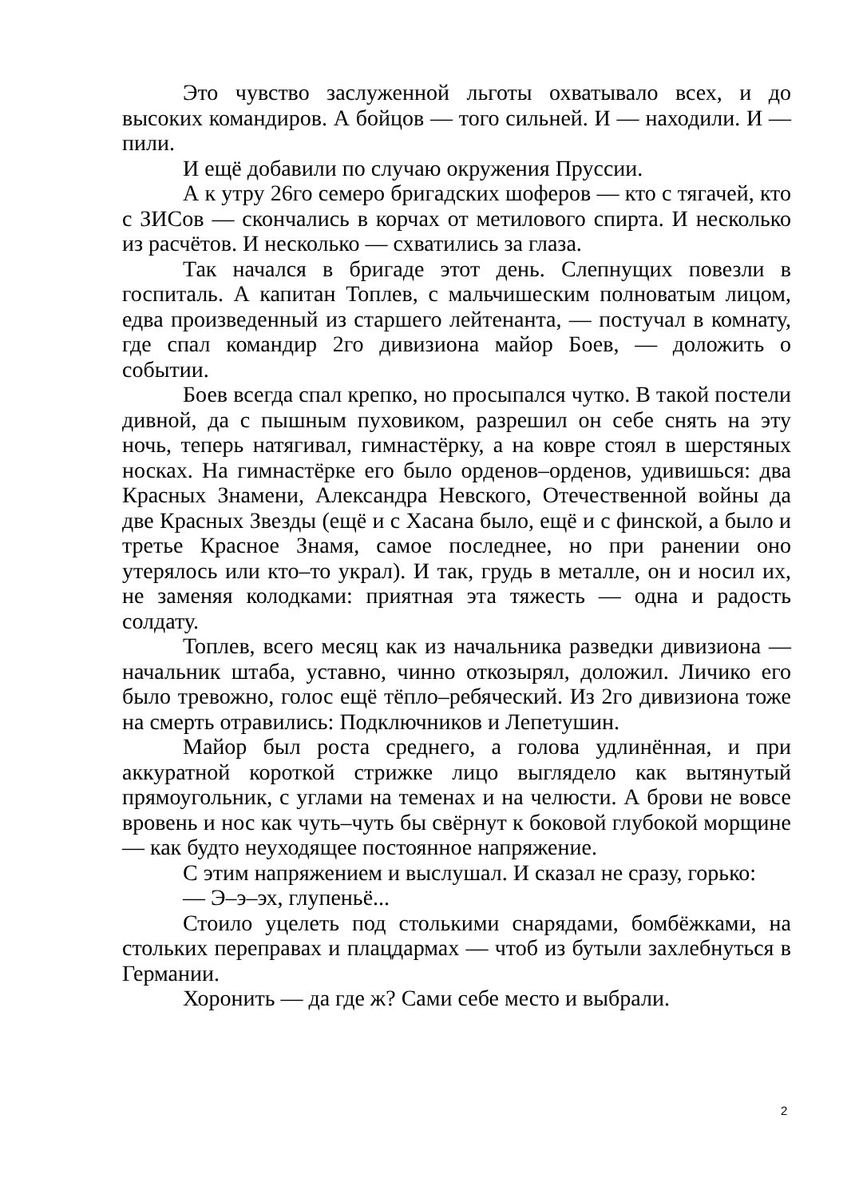Это чувство заслуженной льготы охватывало всех, и до высоких командиров. А бойцов — того сильней. И — находили. И — пили.
И ещё добавили по случаю окружения Пруссии.
А к утру 26го семеро бригадских шоферов — кто с тягачей, кто с ЗИСов — скончались в корчах от метилового спирта. И несколько из расчётов. И несколько — схватились за глаза.
Так начался в бригаде этот день. Слепнущих повезли в госпиталь. А капитан Топлев, с мальчишеским полноватым лицом, едва произведенный из старшего лейтенанта, — постучал в комнату, где спал командир 2го дивизиона майор Боев, — доложить о событии.
Боев всегда спал крепко, но просыпался чутко. В такой постели дивной, да с пышным пуховиком, разрешил он себе снять на эту ночь, теперь натягивал, гимнастёрку, а на ковре стоял в шерстяных носках. На гимнастёрке его было орденов–орденов, удивишься: два Красных Знамени, Александра Невского, Отечественной войны да две Красных Звезды (ещё и с Хасана было, ещё и с финской, а было и третье Красное Знамя, самое последнее, но при ранении оно утерялось или кто–то украл). И так, грудь в металле, он и носил их, не заменяя колодками: приятная эта тяжесть — одна и радость солдату.
Топлев, всего месяц как из начальника разведки дивизиона — начальник штаба, уставно, чинно откозырял, доложил. Личико его было тревожно, голос ещё тёпло–ребячеcкий. Из 2го дивизиона тоже на смерть отравились: Подключников и Лепетушин.
Майор был роста среднего, а голова удлинённая, и при аккуратной короткой стрижке лицо выглядело как вытянутый прямоугольник, с углами на теменах и на челюсти. А брови не вовсе вровень и нос как чуть–чуть бы свёрнут к боковой глубокой морщине — как будто неуходящее постоянное напряжение.
С этим напряжением и выслушал. И сказал не сразу, горько:
— Э–э–эх, глупеньё...
Стоило уцелеть под столькими снарядами, бомбёжками, на стольких переправах и плацдармах — чтоб из бутыли захлебнуться в Германии.
Хоронить — да где ж? Сами себе место и выбрали.
2